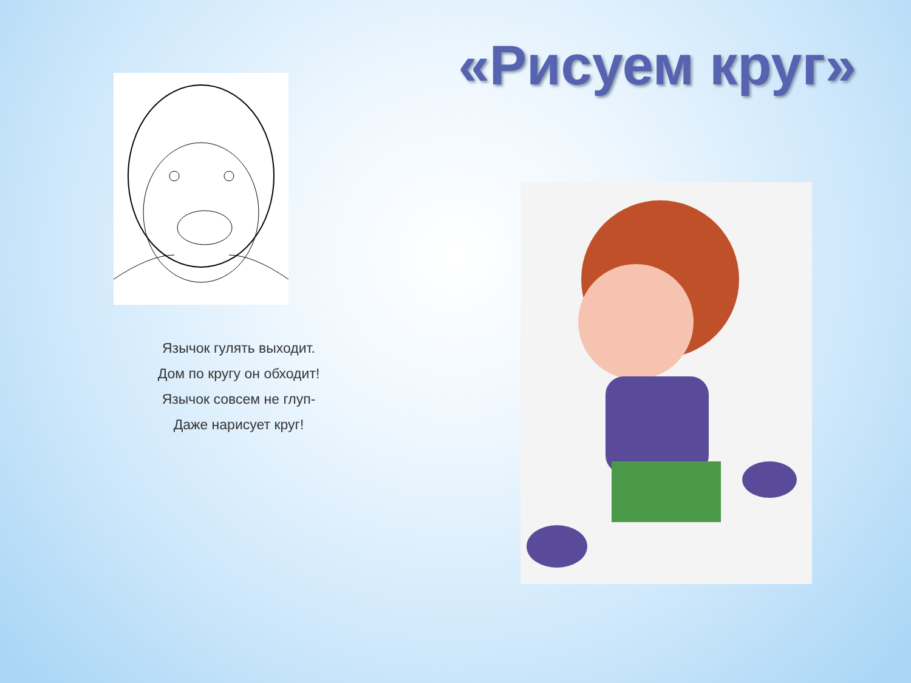«Рисуем круг»
Язычок гулять выходит.
Дом по кругу он обходит!
Язычок совсем не глуп-
Даже нарисует круг!